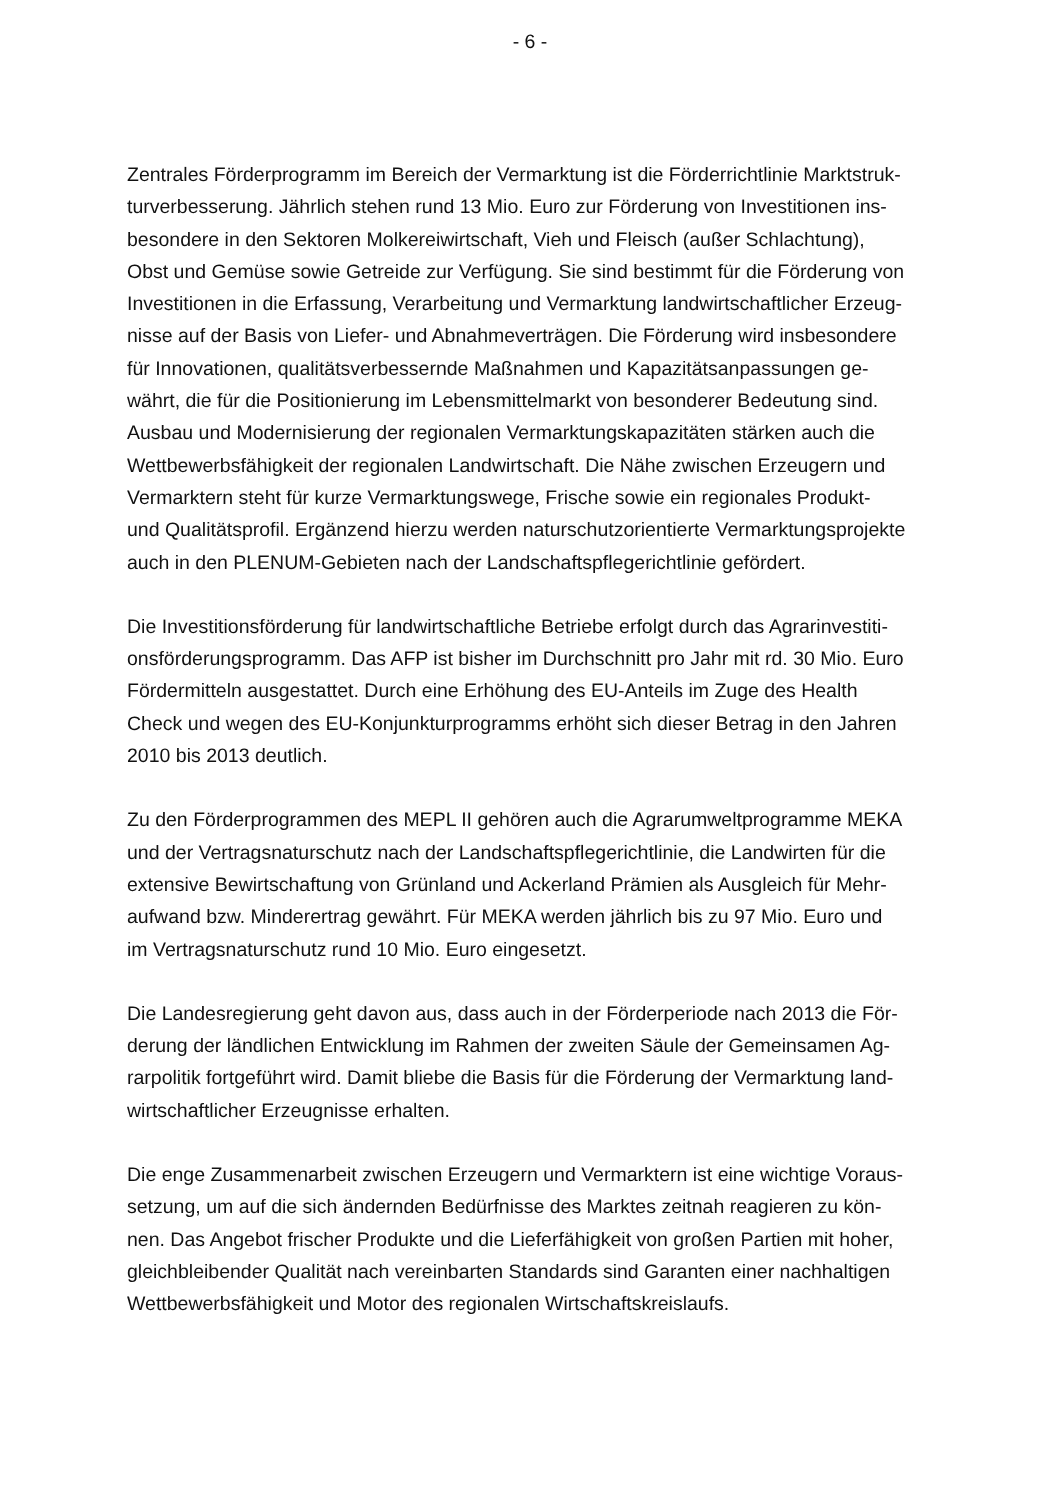- 6 -
Zentrales Förderprogramm im Bereich der Vermarktung ist die Förderrichtlinie Marktstruk-
turverbesserung. Jährlich stehen rund 13 Mio. Euro zur Förderung von Investitionen ins-
besondere in den Sektoren Molkereiwirtschaft, Vieh und Fleisch (außer Schlachtung),
Obst und Gemüse sowie Getreide zur Verfügung. Sie sind bestimmt für die Förderung von
Investitionen in die Erfassung, Verarbeitung und Vermarktung landwirtschaftlicher Erzeug-
nisse auf der Basis von Liefer- und Abnahmeverträgen. Die Förderung wird insbesondere
für Innovationen, qualitätsverbessernde Maßnahmen und Kapazitätsanpassungen ge-
währt, die für die Positionierung im Lebensmittelmarkt von besonderer Bedeutung sind.
Ausbau und Modernisierung der regionalen Vermarktungskapazitäten stärken auch die
Wettbewerbsfähigkeit der regionalen Landwirtschaft. Die Nähe zwischen Erzeugern und
Vermarktern steht für kurze Vermarktungswege, Frische sowie ein regionales Produkt-
und Qualitätsprofil. Ergänzend hierzu werden naturschutzorientierte Vermarktungsprojekte
auch in den PLENUM-Gebieten nach der Landschaftspflegerichtlinie gefördert.
Die Investitionsförderung für landwirtschaftliche Betriebe erfolgt durch das Agrarinvestiti-
onsförderungsprogramm. Das AFP ist bisher im Durchschnitt pro Jahr mit rd. 30 Mio. Euro
Fördermitteln ausgestattet. Durch eine Erhöhung des EU-Anteils im Zuge des Health
Check und wegen des EU-Konjunkturprogramms erhöht sich dieser Betrag in den Jahren
2010 bis 2013 deutlich.
Zu den Förderprogrammen des MEPL II gehören auch die Agrarumweltprogramme MEKA
und der Vertragsnaturschutz nach der Landschaftspflegerichtlinie, die Landwirten für die
extensive Bewirtschaftung von Grünland und Ackerland Prämien als Ausgleich für Mehr-
aufwand bzw. Minderertrag gewährt. Für MEKA werden jährlich bis zu 97 Mio. Euro und
im Vertragsnaturschutz rund 10 Mio. Euro eingesetzt.
Die Landesregierung geht davon aus, dass auch in der Förderperiode nach 2013 die För-
derung der ländlichen Entwicklung im Rahmen der zweiten Säule der Gemeinsamen Ag-
rarpolitik fortgeführt wird. Damit bliebe die Basis für die Förderung der Vermarktung land-
wirtschaftlicher Erzeugnisse erhalten.
Die enge Zusammenarbeit zwischen Erzeugern und Vermarktern ist eine wichtige Voraus-
setzung, um auf die sich ändernden Bedürfnisse des Marktes zeitnah reagieren zu kön-
nen. Das Angebot frischer Produkte und die Lieferfähigkeit von großen Partien mit hoher,
gleichbleibender Qualität nach vereinbarten Standards sind Garanten einer nachhaltigen
Wettbewerbsfähigkeit und Motor des regionalen Wirtschaftskreislaufs.